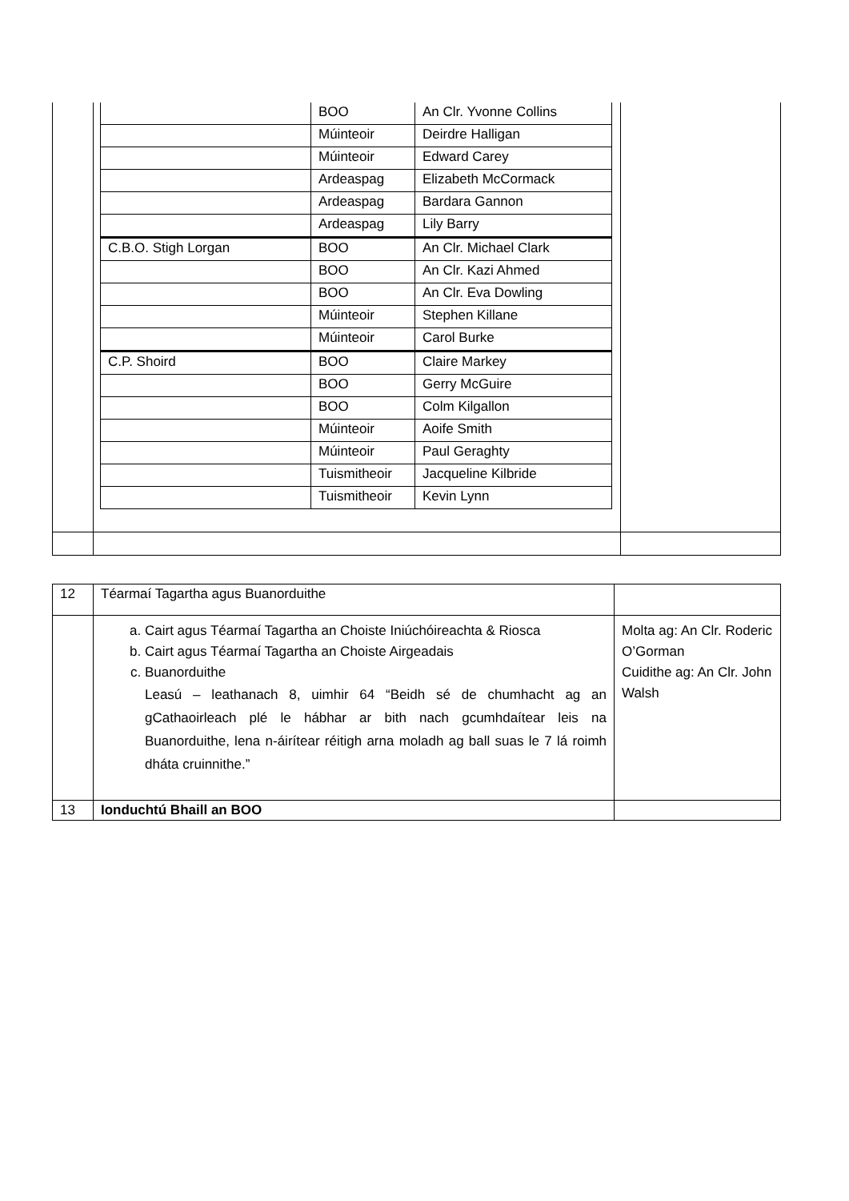| | / / BOO / An Clr. Yvonne Collins / / / Múinteoir / Deirdre Halligan / / / Múinteoir / Edward Carey / / / Ardeaspag / Elizabeth McCormack / / / Ardeaspag / Bardara Gannon / / / Ardeaspag / Lily Barry / / C.B.O. Stigh Lorgan / BOO / An Clr. Michael Clark / / / BOO / An Clr. Kazi Ahmed / / / BOO / An Clr. Eva Dowling / / / Múinteoir / Stephen Killane / / / Múinteoir / Carol Burke / / C.P. Shoird / BOO / Claire Markey / / / BOO / Gerry McGuire / / / BOO / Colm Kilgallon / / / Múinteoir / Aoife Smith / / / Múinteoir / Paul Geraghty / / / Tuismitheoir / Jacqueline Kilbride / / / Tuismitheoir / Kevin Lynn / | |
| 12 | Téarmaí Tagartha agus Buanorduithe | |
| | a. Cairt agus Téarmaí Tagartha an Choiste Iniúchóireachta & Riosca b. Cairt agus Téarmaí Tagartha an Choiste Airgeadais c. Buanorduithe Leasú – leathanach 8, uimhir 64 “Beidh sé de chumhacht ag an gCathaoirleach plé le hábhar ar bith nach gcumhdaítear leis na Buanorduithe, lena n-áirítear réitigh arna moladh ag ball suas le 7 lá roimh dháta cruinnithe.” | Molta ag: An Clr. Roderic O’Gorman Cuidithe ag: An Clr. John Walsh |
| 13 | Ionduchtú Bhaill an BOO | |